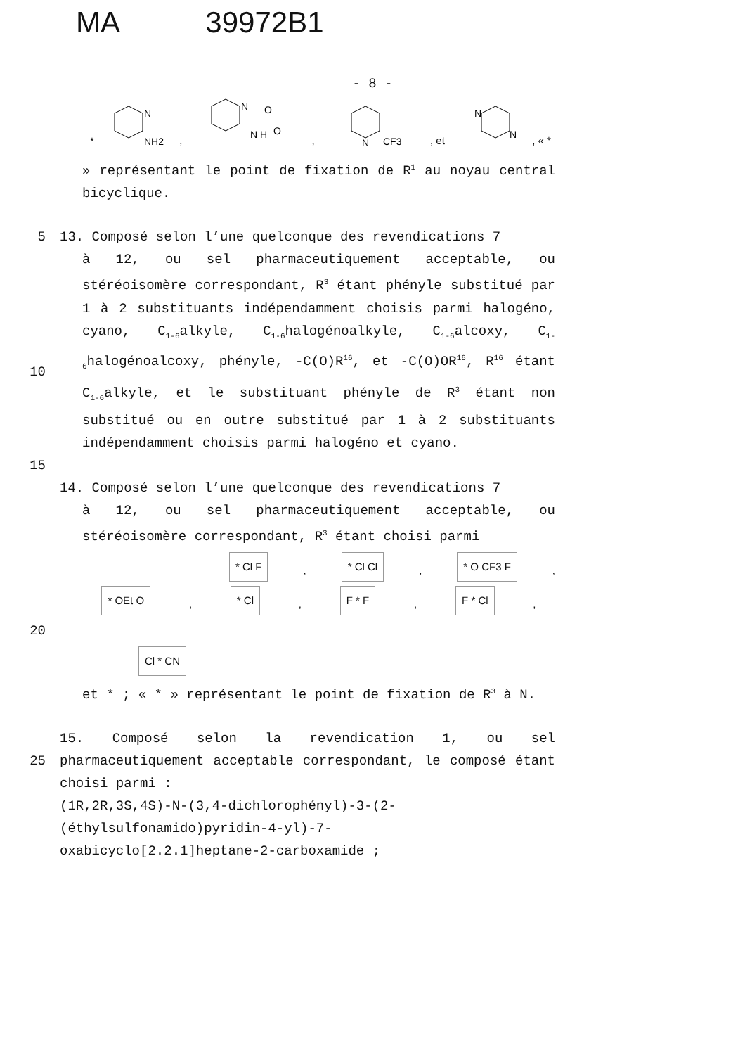MA 39972B1
- 8 -
N
NH2
*
,
N
N H
O
O
,
N
CF3
, et
N
N
, « *
» représentant le point de fixation de R<sup>1</sup> au noyau central bicyclique.
5 13. Composé selon l’une quelconque des revendications 7
10 à 12, ou sel pharmaceutiquement acceptable, ou stéréoisomère correspondant, R<sup>3</sup> étant phényle substitué par 1 à 2 substituants indépendamment choisis parmi halogéno, cyano, C<sub>1-6</sub>alkyle, C<sub>1-6</sub>halogénoalkyle, C<sub>1-6</sub>alcoxy, C<sub>1-6</sub>halogénoalcoxy, phényle, -C(O)R<sup>16</sup>, et -C(O)OR<sup>16</sup>, R<sup>16</sup> étant C<sub>1-6</sub>alkyle, et le substituant phényle de R<sup>3</sup> étant non substitué ou en outre substitué par 1 à 2 substituants indépendamment choisis parmi halogéno et cyano.
15
14. Composé selon l’une quelconque des revendications 7
à 12, ou sel pharmaceutiquement acceptable, ou stéréoisomère correspondant, R<sup>3</sup> étant choisi parmi
* Cl F, * Cl Cl, * O CF3 F,
* OEt O, * Cl, F * F, F * Cl,
20
Cl * CN
et * ; « * » représentant le point de fixation de R<sup>3</sup> à N.
25 15. Composé selon la revendication 1, ou sel pharmaceutiquement acceptable correspondant, le composé étant choisi parmi :
(1R,2R,3S,4S)-N-(3,4-dichlorophényl)-3-(2-
(éthylsulfonamido)pyridin-4-yl)-7-
oxabicyclo[2.2.1]heptane-2-carboxamide ;